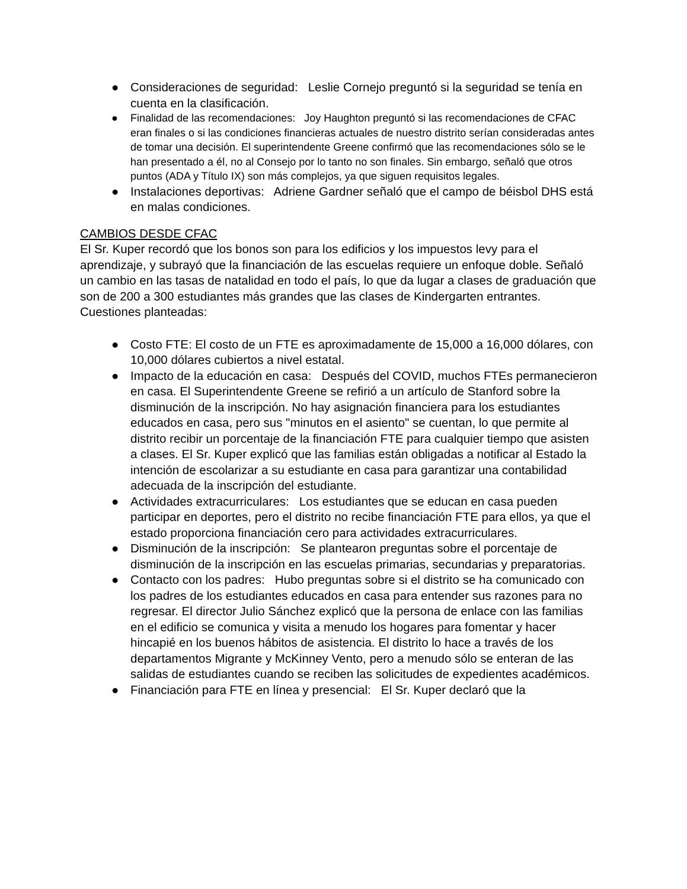● Consideraciones de seguridad: Leslie Cornejo preguntó si la seguridad se tenía en cuenta en la clasificación.
● Finalidad de las recomendaciones: Joy Haughton preguntó si las recomendaciones de CFAC eran finales o si las condiciones financieras actuales de nuestro distrito serían consideradas antes de tomar una decisión. El superintendente Greene confirmó que las recomendaciones sólo se le han presentado a él, no al Consejo por lo tanto no son finales. Sin embargo, señaló que otros puntos (ADA y Título IX) son más complejos, ya que siguen requisitos legales.
● Instalaciones deportivas: Adriene Gardner señaló que el campo de béisbol DHS está en malas condiciones.
CAMBIOS DESDE CFAC
El Sr. Kuper recordó que los bonos son para los edificios y los impuestos levy para el aprendizaje, y subrayó que la financiación de las escuelas requiere un enfoque doble. Señaló un cambio en las tasas de natalidad en todo el país, lo que da lugar a clases de graduación que son de 200 a 300 estudiantes más grandes que las clases de Kindergarten entrantes.
Cuestiones planteadas:
● Costo FTE: El costo de un FTE es aproximadamente de 15,000 a 16,000 dólares, con 10,000 dólares cubiertos a nivel estatal.
● Impacto de la educación en casa: Después del COVID, muchos FTEs permanecieron en casa. El Superintendente Greene se refirió a un artículo de Stanford sobre la disminución de la inscripción. No hay asignación financiera para los estudiantes educados en casa, pero sus "minutos en el asiento" se cuentan, lo que permite al distrito recibir un porcentaje de la financiación FTE para cualquier tiempo que asisten a clases. El Sr. Kuper explicó que las familias están obligadas a notificar al Estado la intención de escolarizar a su estudiante en casa para garantizar una contabilidad adecuada de la inscripción del estudiante.
● Actividades extracurriculares: Los estudiantes que se educan en casa pueden participar en deportes, pero el distrito no recibe financiación FTE para ellos, ya que el estado proporciona financiación cero para actividades extracurriculares.
● Disminución de la inscripción: Se plantearon preguntas sobre el porcentaje de disminución de la inscripción en las escuelas primarias, secundarias y preparatorias.
● Contacto con los padres: Hubo preguntas sobre si el distrito se ha comunicado con los padres de los estudiantes educados en casa para entender sus razones para no regresar. El director Julio Sánchez explicó que la persona de enlace con las familias en el edificio se comunica y visita a menudo los hogares para fomentar y hacer hincapié en los buenos hábitos de asistencia. El distrito lo hace a través de los departamentos Migrante y McKinney Vento, pero a menudo sólo se enteran de las salidas de estudiantes cuando se reciben las solicitudes de expedientes académicos.
● Financiación para FTE en línea y presencial: El Sr. Kuper declaró que la